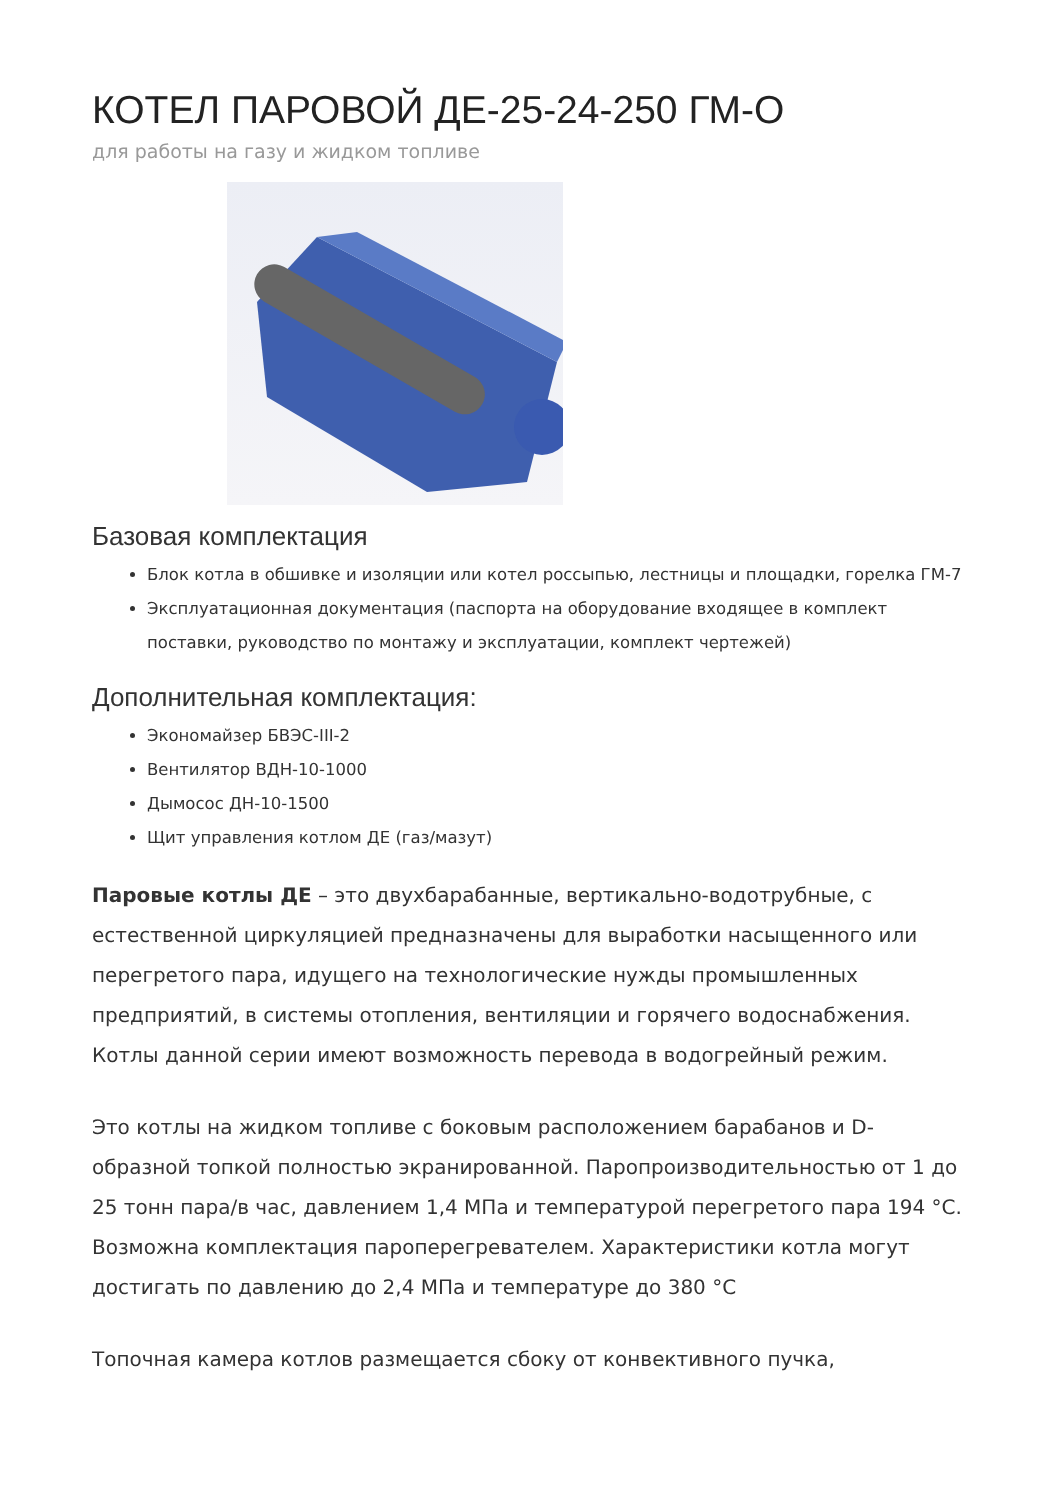КОТЕЛ ПАРОВОЙ ДЕ-25-24-250 ГМ-О
для работы на газу и жидком топливе
Базовая комплектация
Блок котла в обшивке и изоляции или котел россыпью, лестницы и площадки, горелка ГМ-7
Эксплуатационная документация (паспорта на оборудование входящее в комплект поставки, руководство по монтажу и эксплуатации, комплект чертежей)
Дополнительная комплектация:
Экономайзер БВЭС-III-2
Вентилятор ВДН-10-1000
Дымосос ДН-10-1500
Щит управления котлом ДЕ (газ/мазут)
Паровые котлы ДЕ – это двухбарабанные, вертикально-водотрубные, с естественной циркуляцией предназначены для выработки насыщенного или перегретого пара, идущего на технологические нужды промышленных предприятий, в системы отопления, вентиляции и горячего водоснабжения. Котлы данной серии имеют возможность перевода в водогрейный режим.
Это котлы на жидком топливе с боковым расположением барабанов и D-образной топкой полностью экранированной. Паропроизводительностью от 1 до 25 тонн пара/в час, давлением 1,4 МПа и температурой перегретого пара 194 °С. Возможна комплектация пароперегревателем. Характеристики котла могут достигать по давлению до 2,4 МПа и температуре до 380 °С
Топочная камера котлов размещается сбоку от конвективного пучка,